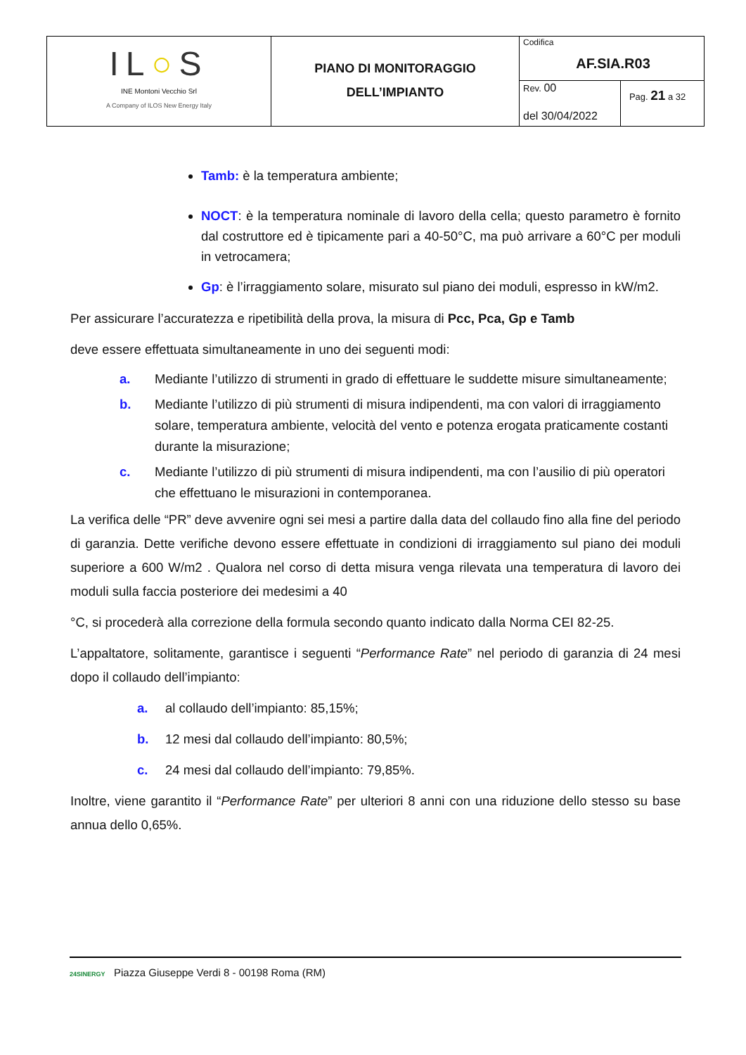| IL ○ S INE Montoni Vecchio Srl A Company of ILOS New Energy Italy | PIANO DI MONITORAGGIO DELL’IMPIANTO | Codifica AF.SIA.R03 | |
| | | Rev. 00 del 30/04/2022 | Pag. 21 a 32 |
Tamb: è la temperatura ambiente;
NOCT: è la temperatura nominale di lavoro della cella; questo parametro è fornito dal costruttore ed è tipicamente pari a 40-50°C, ma può arrivare a 60°C per moduli in vetrocamera;
Gp: è l’irraggiamento solare, misurato sul piano dei moduli, espresso in kW/m2.
Per assicurare l’accuratezza e ripetibilità della prova, la misura di Pcc, Pca, Gp e Tamb
deve essere effettuata simultaneamente in uno dei seguenti modi:
a. Mediante l’utilizzo di strumenti in grado di effettuare le suddette misure simultaneamente;
b. Mediante l’utilizzo di più strumenti di misura indipendenti, ma con valori di irraggiamento solare, temperatura ambiente, velocità del vento e potenza erogata praticamente costanti durante la misurazione;
c. Mediante l’utilizzo di più strumenti di misura indipendenti, ma con l’ausilio di più operatori che effettuano le misurazioni in contemporanea.
La verifica delle “PR” deve avvenire ogni sei mesi a partire dalla data del collaudo fino alla fine del periodo di garanzia. Dette verifiche devono essere effettuate in condizioni di irraggiamento sul piano dei moduli superiore a 600 W/m2 . Qualora nel corso di detta misura venga rilevata una temperatura di lavoro dei moduli sulla faccia posteriore dei medesimi a 40
°C, si procederà alla correzione della formula secondo quanto indicato dalla Norma CEI 82-25.
L’appaltatore, solitamente, garantisce i seguenti “Performance Rate” nel periodo di garanzia di 24 mesi dopo il collaudo dell’impianto:
a. al collaudo dell’impianto: 85,15%;
b. 12 mesi dal collaudo dell’impianto: 80,5%;
c. 24 mesi dal collaudo dell’impianto: 79,85%.
Inoltre, viene garantito il “Performance Rate” per ulteriori 8 anni con una riduzione dello stesso su base annua dello 0,65%.
24SINERGY Piazza Giuseppe Verdi 8 - 00198 Roma (RM)